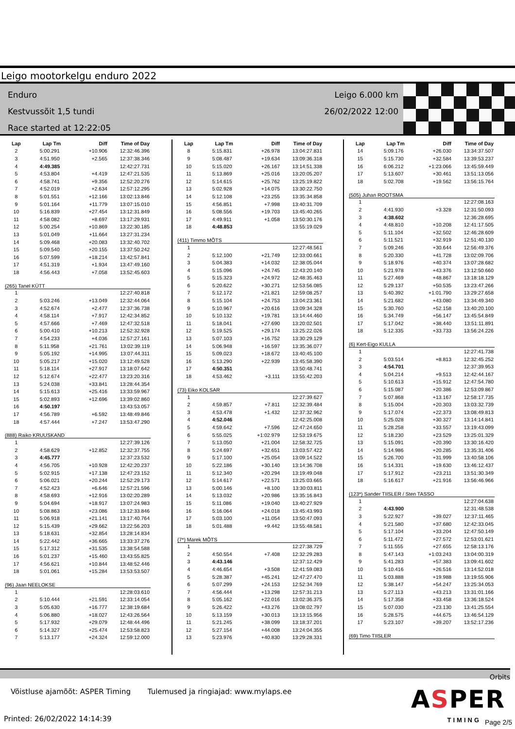Leigo mootorkelgu enduro 2022
Enduro
Kestvussõit 1,5 tundi
Race started at 12:22:05
Leigo 6.000 km
26/02/2022 12:00
| Lap | Lap Tm | Diff | Time of Day |
| --- | --- | --- | --- |
| 2 | 5:00.291 | +10.906 | 12:32:46.396 |
| 3 | 4:51.950 | +2.565 | 12:37:38.346 |
| 4 | 4:49.385 | | 12:42:27.731 |
| 5 | 4:53.804 | +4.419 | 12:47:21.535 |
| 6 | 4:58.741 | +9.356 | 12:52:20.276 |
| 7 | 4:52.019 | +2.634 | 12:57:12.295 |
| 8 | 5:01.551 | +12.166 | 13:02:13.846 |
| 9 | 5:01.164 | +11.779 | 13:07:15.010 |
| 10 | 5:16.839 | +27.454 | 13:12:31.849 |
| 11 | 4:58.082 | +8.697 | 13:17:29.931 |
| 12 | 5:00.254 | +10.869 | 13:22:30.185 |
| 13 | 5:01.049 | +11.664 | 13:27:31.234 |
| 14 | 5:09.468 | +20.083 | 13:32:40.702 |
| 15 | 5:09.540 | +20.155 | 13:37:50.242 |
| 16 | 5:07.599 | +18.214 | 13:42:57.841 |
| 17 | 4:51.319 | +1.934 | 13:47:49.160 |
| 18 | 4:56.443 | +7.058 | 13:52:45.603 |
| (265) Tanel KÜTT | | | |
| 1 | | | 12:27:40.818 |
| 2 | 5:03.246 | +13.049 | 12:32:44.064 |
| 3 | 4:52.674 | +2.477 | 12:37:36.738 |
| 4 | 4:58.114 | +7.917 | 12:42:34.852 |
| 5 | 4:57.666 | +7.469 | 12:47:32.518 |
| 6 | 5:00.410 | +10.213 | 12:52:32.928 |
| 7 | 4:54.233 | +4.036 | 12:57:27.161 |
| 8 | 5:11.958 | +21.761 | 13:02:39.119 |
| 9 | 5:05.192 | +14.995 | 13:07:44.311 |
| 10 | 5:05.217 | +15.020 | 13:12:49.528 |
| 11 | 5:18.114 | +27.917 | 13:18:07.642 |
| 12 | 5:12.674 | +22.477 | 13:23:20.316 |
| 13 | 5:24.038 | +33.841 | 13:28:44.354 |
| 14 | 5:15.613 | +25.416 | 13:33:59.967 |
| 15 | 5:02.893 | +12.696 | 13:39:02.860 |
| 16 | 4:50.197 | | 13:43:53.057 |
| 17 | 4:56.789 | +6.592 | 13:48:49.846 |
| 18 | 4:57.444 | +7.247 | 13:53:47.290 |
| (888) Raiko KRUUSKAND | | | |
| 1 | | | 12:27:39.126 |
| 2 | 4:58.629 | +12.852 | 12:32:37.755 |
| 3 | 4:45.777 | | 12:37:23.532 |
| 4 | 4:56.705 | +10.928 | 12:42:20.237 |
| 5 | 5:02.915 | +17.138 | 12:47:23.152 |
| 6 | 5:06.021 | +20.244 | 12:52:29.173 |
| 7 | 4:52.423 | +6.646 | 12:57:21.596 |
| 8 | 4:58.693 | +12.916 | 13:02:20.289 |
| 9 | 5:04.694 | +18.917 | 13:07:24.983 |
| 10 | 5:08.863 | +23.086 | 13:12:33.846 |
| 11 | 5:06.918 | +21.141 | 13:17:40.764 |
| 12 | 5:15.439 | +29.662 | 13:22:56.203 |
| 13 | 5:18.631 | +32.854 | 13:28:14.834 |
| 14 | 5:22.442 | +36.665 | 13:33:37.276 |
| 15 | 5:17.312 | +31.535 | 13:38:54.588 |
| 16 | 5:01.237 | +15.460 | 13:43:55.825 |
| 17 | 4:56.621 | +10.844 | 13:48:52.446 |
| 18 | 5:01.061 | +15.284 | 13:53:53.507 |
| (96) Jaan NEELOKSE | | | |
| 1 | | | 12:28:03.610 |
| 2 | 5:10.444 | +21.591 | 12:33:14.054 |
| 3 | 5:05.630 | +16.777 | 12:38:19.684 |
| 4 | 5:06.880 | +18.027 | 12:43:26.564 |
| 5 | 5:17.932 | +29.079 | 12:48:44.496 |
| 6 | 5:14.327 | +25.474 | 12:53:58.823 |
| 7 | 5:13.177 | +24.324 | 12:59:12.000 |
| Lap | Lap Tm | Diff | Time of Day |
| --- | --- | --- | --- |
| 8 | 5:15.831 | +26.978 | 13:04:27.831 |
| 9 | 5:08.487 | +19.634 | 13:09:36.318 |
| 10 | 5:15.020 | +26.167 | 13:14:51.338 |
| 11 | 5:13.869 | +25.016 | 13:20:05.207 |
| 12 | 5:14.615 | +25.762 | 13:25:19.822 |
| 13 | 5:02.928 | +14.075 | 13:30:22.750 |
| 14 | 5:12.108 | +23.255 | 13:35:34.858 |
| 15 | 4:56.851 | +7.998 | 13:40:31.709 |
| 16 | 5:08.556 | +19.703 | 13:45:40.265 |
| 17 | 4:49.911 | +1.058 | 13:50:30.176 |
| 18 | 4:48.853 | | 13:55:19.029 |
| (411) Timmo MÕTS | | | |
| 1 | | | 12:27:48.561 |
| 2 | 5:12.100 | +21.749 | 12:33:00.661 |
| 3 | 5:04.383 | +14.032 | 12:38:05.044 |
| 4 | 5:15.096 | +24.745 | 12:43:20.140 |
| 5 | 5:15.323 | +24.972 | 12:48:35.463 |
| 6 | 5:20.622 | +30.271 | 12:53:56.085 |
| 7 | 5:12.172 | +21.821 | 12:59:08.257 |
| 8 | 5:15.104 | +24.753 | 13:04:23.361 |
| 9 | 5:10.967 | +20.616 | 13:09:34.328 |
| 10 | 5:10.132 | +19.781 | 13:14:44.460 |
| 11 | 5:18.041 | +27.690 | 13:20:02.501 |
| 12 | 5:19.525 | +29.174 | 13:25:22.026 |
| 13 | 5:07.103 | +16.752 | 13:30:29.129 |
| 14 | 5:06.948 | +16.597 | 13:35:36.077 |
| 15 | 5:09.023 | +18.672 | 13:40:45.100 |
| 16 | 5:13.290 | +22.939 | 13:45:58.390 |
| 17 | 4:50.351 | | 13:50:48.741 |
| 18 | 4:53.462 | +3.111 | 13:55:42.203 |
| (73) Eiko KOLSAR | | | |
| 1 | | | 12:27:39.627 |
| 2 | 4:59.857 | +7.811 | 12:32:39.484 |
| 3 | 4:53.478 | +1.432 | 12:37:32.962 |
| 4 | 4:52.046 | | 12:42:25.008 |
| 5 | 4:59.642 | +7.596 | 12:47:24.650 |
| 6 | 5:55.025 | +1:02.979 | 12:53:19.675 |
| 7 | 5:13.050 | +21.004 | 12:58:32.725 |
| 8 | 5:24.697 | +32.651 | 13:03:57.422 |
| 9 | 5:17.100 | +25.054 | 13:09:14.522 |
| 10 | 5:22.186 | +30.140 | 13:14:36.708 |
| 11 | 5:12.340 | +20.294 | 13:19:49.048 |
| 12 | 5:14.617 | +22.571 | 13:25:03.665 |
| 13 | 5:00.146 | +8.100 | 13:30:03.811 |
| 14 | 5:13.032 | +20.986 | 13:35:16.843 |
| 15 | 5:11.086 | +19.040 | 13:40:27.929 |
| 16 | 5:16.064 | +24.018 | 13:45:43.993 |
| 17 | 5:03.100 | +11.054 | 13:50:47.093 |
| 18 | 5:01.488 | +9.442 | 13:55:48.581 |
| (7*) Marek MÕTS | | | |
| 1 | | | 12:27:38.729 |
| 2 | 4:50.554 | +7.408 | 12:32:29.283 |
| 3 | 4:43.146 | | 12:37:12.429 |
| 4 | 4:46.654 | +3.508 | 12:41:59.083 |
| 5 | 5:28.387 | +45.241 | 12:47:27.470 |
| 6 | 5:07.299 | +24.153 | 12:52:34.769 |
| 7 | 4:56.444 | +13.298 | 12:57:31.213 |
| 8 | 5:05.162 | +22.016 | 13:02:36.375 |
| 9 | 5:26.422 | +43.276 | 13:08:02.797 |
| 10 | 5:13.159 | +30.013 | 13:13:15.956 |
| 11 | 5:21.245 | +38.099 | 13:18:37.201 |
| 12 | 5:27.154 | +44.008 | 13:24:04.355 |
| 13 | 5:23.976 | +40.830 | 13:29:28.331 |
| Lap | Lap Tm | Diff | Time of Day |
| --- | --- | --- | --- |
| 14 | 5:09.176 | +26.030 | 13:34:37.507 |
| 15 | 5:15.730 | +32.584 | 13:39:53.237 |
| 16 | 6:06.212 | +1:23.066 | 13:45:59.449 |
| 17 | 5:13.607 | +30.461 | 13:51:13.056 |
| 18 | 5:02.708 | +19.562 | 13:56:15.764 |
| (505) Juhan ROOTSMA | | | |
| 1 | | | 12:27:08.163 |
| 2 | 4:41.930 | +3.328 | 12:31:50.093 |
| 3 | 4:38.602 | | 12:36:28.695 |
| 4 | 4:48.810 | +10.208 | 12:41:17.505 |
| 5 | 5:11.104 | +32.502 | 12:46:28.609 |
| 6 | 5:11.521 | +32.919 | 12:51:40.130 |
| 7 | 5:09.246 | +30.644 | 12:56:49.376 |
| 8 | 5:20.330 | +41.728 | 13:02:09.706 |
| 9 | 5:18.976 | +40.374 | 13:07:28.682 |
| 10 | 5:21.978 | +43.376 | 13:12:50.660 |
| 11 | 5:27.469 | +48.867 | 13:18:18.129 |
| 12 | 5:29.137 | +50.535 | 13:23:47.266 |
| 13 | 5:40.392 | +1:01.790 | 13:29:27.658 |
| 14 | 5:21.682 | +43.080 | 13:34:49.340 |
| 15 | 5:30.760 | +52.158 | 13:40:20.100 |
| 16 | 5:34.749 | +56.147 | 13:45:54.849 |
| 17 | 5:17.042 | +38.440 | 13:51:11.891 |
| 18 | 5:12.335 | +33.733 | 13:56:24.226 |
| (6) Kert-Eigo KULLA | | | |
| 1 | | | 12:27:41.738 |
| 2 | 5:03.514 | +8.813 | 12:32:45.252 |
| 3 | 4:54.701 | | 12:37:39.953 |
| 4 | 5:04.214 | +9.513 | 12:42:44.167 |
| 5 | 5:10.613 | +15.912 | 12:47:54.780 |
| 6 | 5:15.087 | +20.386 | 12:53:09.867 |
| 7 | 5:07.868 | +13.167 | 12:58:17.735 |
| 8 | 5:15.004 | +20.303 | 13:03:32.739 |
| 9 | 5:17.074 | +22.373 | 13:08:49.813 |
| 10 | 5:25.028 | +30.327 | 13:14:14.841 |
| 11 | 5:28.258 | +33.557 | 13:19:43.099 |
| 12 | 5:18.230 | +23.529 | 13:25:01.329 |
| 13 | 5:15.091 | +20.390 | 13:30:16.420 |
| 14 | 5:14.986 | +20.285 | 13:35:31.406 |
| 15 | 5:26.700 | +31.999 | 13:40:58.106 |
| 16 | 5:14.331 | +19.630 | 13:46:12.437 |
| 17 | 5:17.912 | +23.211 | 13:51:30.349 |
| 18 | 5:16.617 | +21.916 | 13:56:46.966 |
| (123*) Sander TIISLER / Sten TASSO | | | |
| 1 | | | 12:27:04.638 |
| 2 | 4:43.900 | | 12:31:48.538 |
| 3 | 5:22.927 | +39.027 | 12:37:11.465 |
| 4 | 5:21.580 | +37.680 | 12:42:33.045 |
| 5 | 5:17.104 | +33.204 | 12:47:50.149 |
| 6 | 5:11.472 | +27.572 | 12:53:01.621 |
| 7 | 5:11.555 | +27.655 | 12:58:13.176 |
| 8 | 5:47.143 | +1:03.243 | 13:04:00.319 |
| 9 | 5:41.283 | +57.383 | 13:09:41.602 |
| 10 | 5:10.416 | +26.516 | 13:14:52.018 |
| 11 | 5:03.888 | +19.988 | 13:19:55.906 |
| 12 | 5:38.147 | +54.247 | 13:25:34.053 |
| 13 | 5:27.113 | +43.213 | 13:31:01.166 |
| 14 | 5:17.358 | +33.458 | 13:36:18.524 |
| 15 | 5:07.030 | +23.130 | 13:41:25.554 |
| 16 | 5:28.575 | +44.675 | 13:46:54.129 |
| 17 | 5:23.107 | +39.207 | 13:52:17.236 |
| (69) Timo TIISLER | | | |
Orbits
Võistluse ajamõõt: ASPER Timing Tulemused ja ringiajad: www.mylaps.ee
ASPER
TIMING Printed: 26/02/2022 14:14:39 Page 2/5